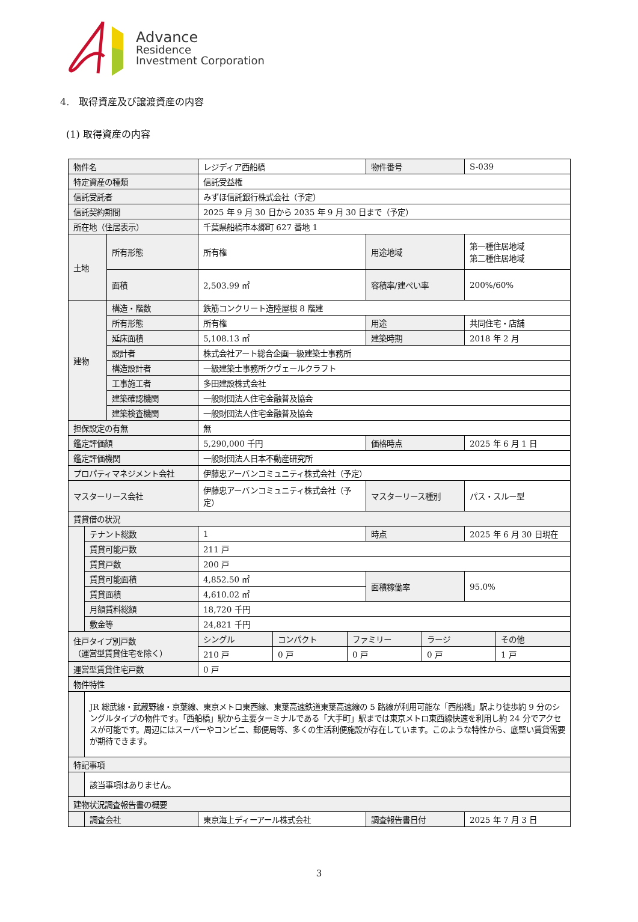Advance
Residence
Investment Corporation
4.　取得資産及び譲渡資産の内容
(1) 取得資産の内容
| 物件名 | | | レジディア西船橋 | | | 物件番号 | | S-039 | |
| 特定資産の種類 | | | 信託受益権 | | | | | | |
| 信託受託者 | | | みずほ信託銀行株式会社（予定） | | | | | | |
| 信託契約期間 | | | 2025 年 9 月 30 日から 2035 年 9 月 30 日まで（予定） | | | | | | |
| 所在地（住居表示） | | | 千葉県船橋市本郷町 627 番地 1 | | | | | | |
| 土地 | | 所有形態 | 所有権 | | | 用途地域 | | 第一種住居地域 第二種住居地域 | |
| | | 面積 | 2,503.99 ㎡ | | | 容積率/建ぺい率 | | 200%/60% | |
| 建物 | | 構造・階数 | 鉄筋コンクリート造陸屋根 8 階建 | | | | | | |
| | | 所有形態 | 所有権 | | | 用途 | | 共同住宅・店舗 | |
| | | 延床面積 | 5,108.13 ㎡ | | | 建築時期 | | 2018 年 2 月 | |
| | | 設計者 | 株式会社アート総合企画一級建築士事務所 | | | | | | |
| | | 構造設計者 | 一級建築士事務所クヴェールクラフト | | | | | | |
| | | 工事施工者 | 多田建設株式会社 | | | | | | |
| | | 建築確認機関 | 一般財団法人住宅金融普及協会 | | | | | | |
| | | 建築検査機関 | 一般財団法人住宅金融普及協会 | | | | | | |
| 担保設定の有無 | | | 無 | | | | | | |
| 鑑定評価額 | | | 5,290,000 千円 | | | 価格時点 | | 2025 年 6 月 1 日 | |
| 鑑定評価機関 | | | 一般財団法人日本不動産研究所 | | | | | | |
| プロパティマネジメント会社 | | | 伊藤忠アーバンコミュニティ株式会社（予定） | | | | | | |
| マスターリース会社 | | | 伊藤忠アーバンコミュニティ株式会社（予定） | | | マスターリース種別 | | パス・スルー型 | |
| 賃貸借の状況 | | | | | | | | | |
| | テナント総数 | | 1 | | | 時点 | | 2025 年 6 月 30 日現在 | |
| | 賃貸可能戸数 | | 211 戸 | | | | | | |
| | 賃貸戸数 | | 200 戸 | | | | | | |
| | 賃貸可能面積 | | 4,852.50 ㎡ | | | 面積稼働率 | | 95.0% | |
| | 賃貸面積 | | 4,610.02 ㎡ | | | | | | |
| | 月額賃料総額 | | 18,720 千円 | | | | | | |
| | 敷金等 | | 24,821 千円 | | | | | | |
| 住戸タイプ別戸数 （運営型賃貸住宅を除く） | | | シングル | コンパクト | ファミリー | | ラージ | | その他 |
| | | | 210 戸 | 0 戸 | 0 戸 | | 0 戸 | | 1 戸 |
| 運営型賃貸住宅戸数 | | | 0 戸 | | | | | | |
| 物件特性 | | | | | | | | | |
| | JR 総武線・武蔵野線・京葉線、東京メトロ東西線、東葉高速鉄道東葉高速線の 5 路線が利用可能な「西船橋」駅より徒歩約 9 分のシングルタイプの物件です。「西船橋」駅から主要ターミナルである「大手町」駅までは東京メトロ東西線快速を利用し約 24 分でアクセスが可能です。周辺にはスーパーやコンビニ、郵便局等、多くの生活利便施設が存在しています。このような特性から、底堅い賃貸需要が期待できます。 | | | | | | | | |
| 特記事項 | | | | | | | | | |
| | 該当事項はありません。 | | | | | | | | |
| 建物状況調査報告書の概要 | | | | | | | | | |
| | 調査会社 | | 東京海上ディーアール株式会社 | | | 調査報告書日付 | | 2025 年 7 月 3 日 | |
3